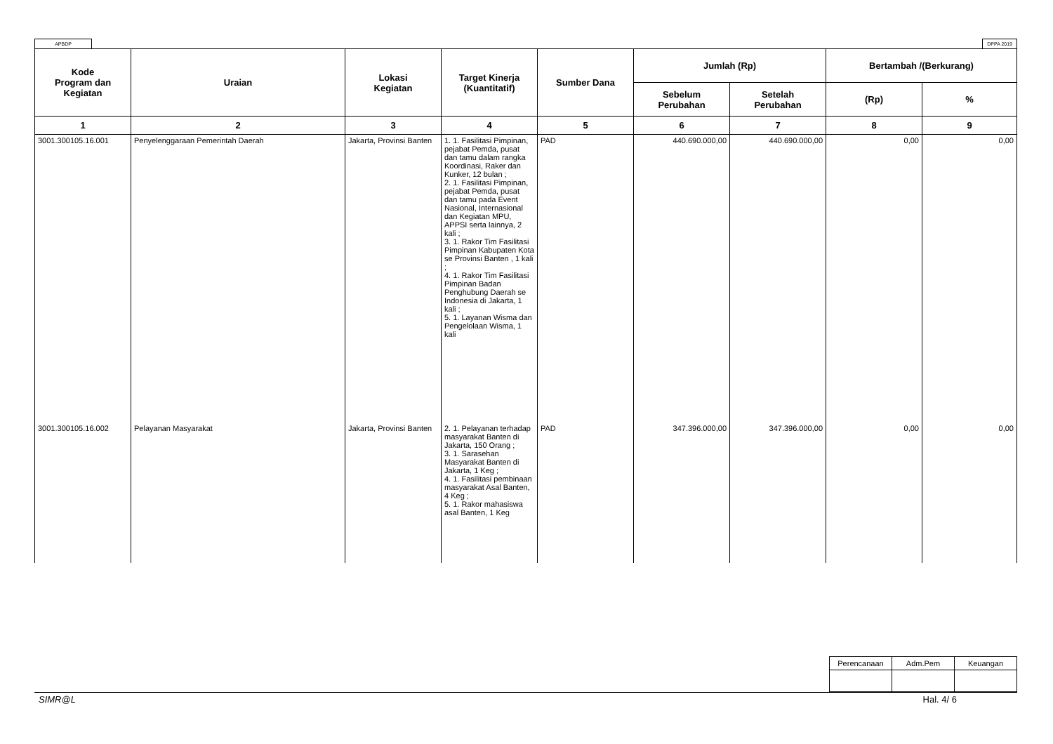APBDP DPPA 2019
| Kode Program dan Kegiatan | Uraian | Lokasi Kegiatan | Target Kinerja (Kuantitatif) | Sumber Dana | Jumlah (Rp) | | Bertambah /(Berkurang) | |
| --- | --- | --- | --- | --- | --- | --- | --- | --- |
| | | | | | Sebelum Perubahan | Setelah Perubahan | (Rp) | % |
| 1 | 2 | 3 | 4 | 5 | 6 | 7 | 8 | 9 |
| 3001.300105.16.001 | Penyelenggaraan Pemerintah Daerah | Jakarta, Provinsi Banten | 1. 1. Fasilitasi Pimpinan, pejabat Pemda, pusat dan tamu dalam rangka Koordinasi, Raker dan Kunker, 12 bulan ; 2. 1. Fasilitasi Pimpinan, pejabat Pemda, pusat dan tamu pada Event Nasional, Internasional dan Kegiatan MPU, APPSI serta lainnya, 2 kali ; 3. 1. Rakor Tim Fasilitasi Pimpinan Kabupaten Kota se Provinsi Banten , 1 kali ; 4. 1. Rakor Tim Fasilitasi Pimpinan Badan Penghubung Daerah se Indonesia di Jakarta, 1 kali ; 5. 1. Layanan Wisma dan Pengelolaan Wisma, 1 kali | PAD | 440.690.000,00 | 440.690.000,00 | 0,00 | 0,00 |
| 3001.300105.16.002 | Pelayanan Masyarakat | Jakarta, Provinsi Banten | 2. 1. Pelayanan terhadap masyarakat Banten di Jakarta, 150 Orang ; 3. 1. Sarasehan Masyarakat Banten di Jakarta, 1 Keg ; 4. 1. Fasilitasi pembinaan masyarakat Asal Banten, 4 Keg ; 5. 1. Rakor mahasiswa asal Banten, 1 Keg | PAD | 347.396.000,00 | 347.396.000,00 | 0,00 | 0,00 |
| Perencanaan | Adm.Pem | Keuangan |
SIMR@L Hal. 4/ 6